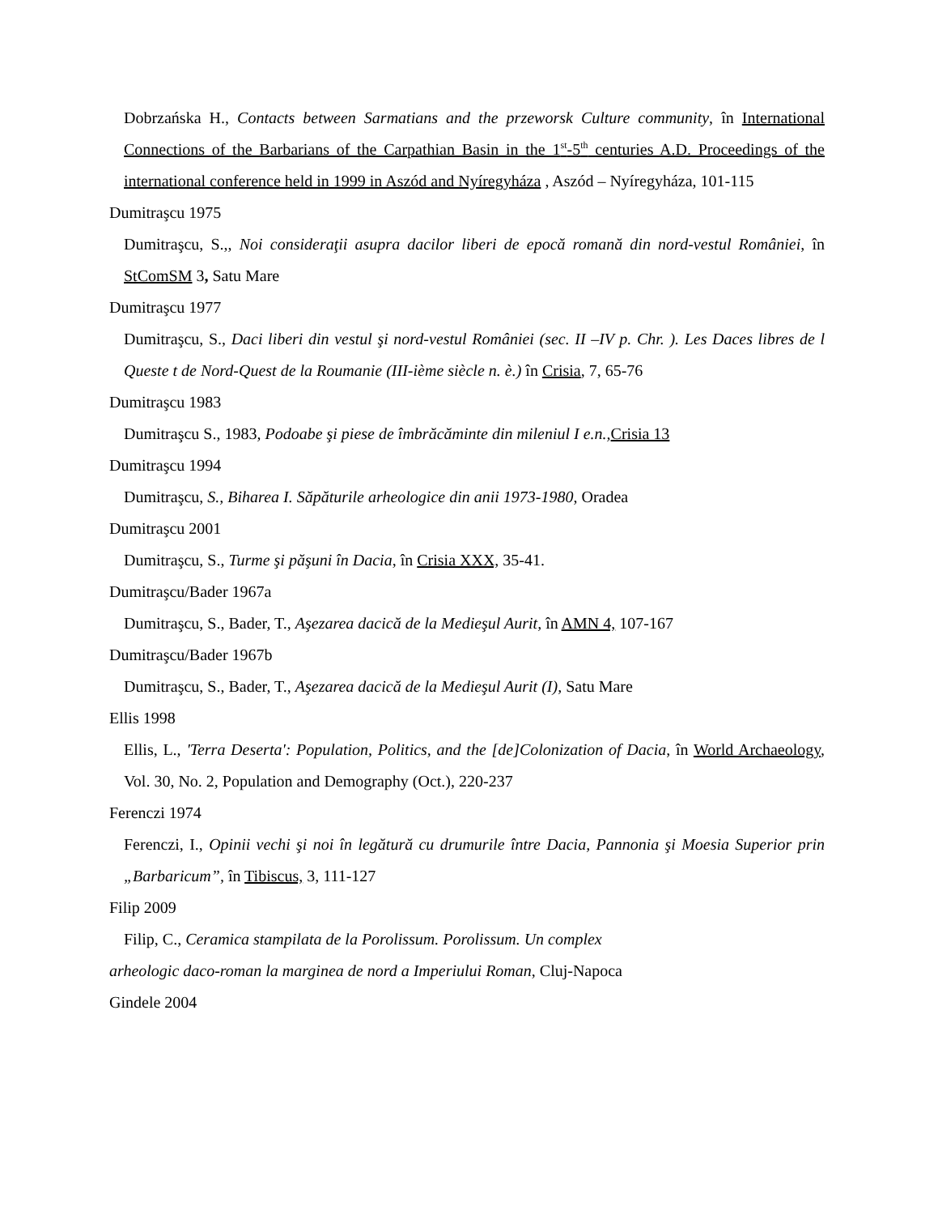Dobrzańska H., Contacts between Sarmatians and the przeworsk Culture community, în International Connections of the Barbarians of the Carpathian Basin in the 1<sup>st</sup>-5<sup>th</sup> centuries A.D. Proceedings of the international conference held in 1999 in Aszód and Nyíregyháza , Aszód – Nyíregyháza, 101-115
Dumitraşcu 1975
Dumitraşcu, S.,, Noi consideraţii asupra dacilor liberi de epocă romană din nord-vestul României, în StComSM 3, Satu Mare
Dumitraşcu 1977
Dumitraşcu, S., Daci liberi din vestul şi nord-vestul României (sec. II –IV p. Chr. ). Les Daces libres de l Queste t de Nord-Quest de la Roumanie (III-ième siècle n. è.) în Crisia, 7, 65-76
Dumitraşcu 1983
Dumitraşcu S., 1983, Podoabe şi piese de îmbrăcăminte din mileniul I e.n., Crisia 13
Dumitraşcu 1994
Dumitraşcu, S., Biharea I. Săpăturile arheologice din anii 1973-1980, Oradea
Dumitraşcu 2001
Dumitraşcu, S., Turme şi păşuni în Dacia, în Crisia XXX, 35-41.
Dumitraşcu/Bader 1967a
Dumitraşcu, S., Bader, T., Aşezarea dacică de la Medieşul Aurit, în AMN 4, 107-167
Dumitraşcu/Bader 1967b
Dumitraşcu, S., Bader, T., Aşezarea dacică de la Medieşul Aurit (I), Satu Mare
Ellis 1998
Ellis, L., 'Terra Deserta': Population, Politics, and the [de]Colonization of Dacia, în World Archaeology, Vol. 30, No. 2, Population and Demography (Oct.), 220-237
Ferenczi 1974
Ferenczi, I., Opinii vechi şi noi în legătură cu drumurile între Dacia, Pannonia şi Moesia Superior prin „Barbaricum”, în Tibiscus, 3, 111-127
Filip 2009
Filip, C., Ceramica stampilata de la Porolissum. Porolissum. Un complex
arheologic daco-roman la marginea de nord a Imperiului Roman, Cluj-Napoca
Gindele 2004